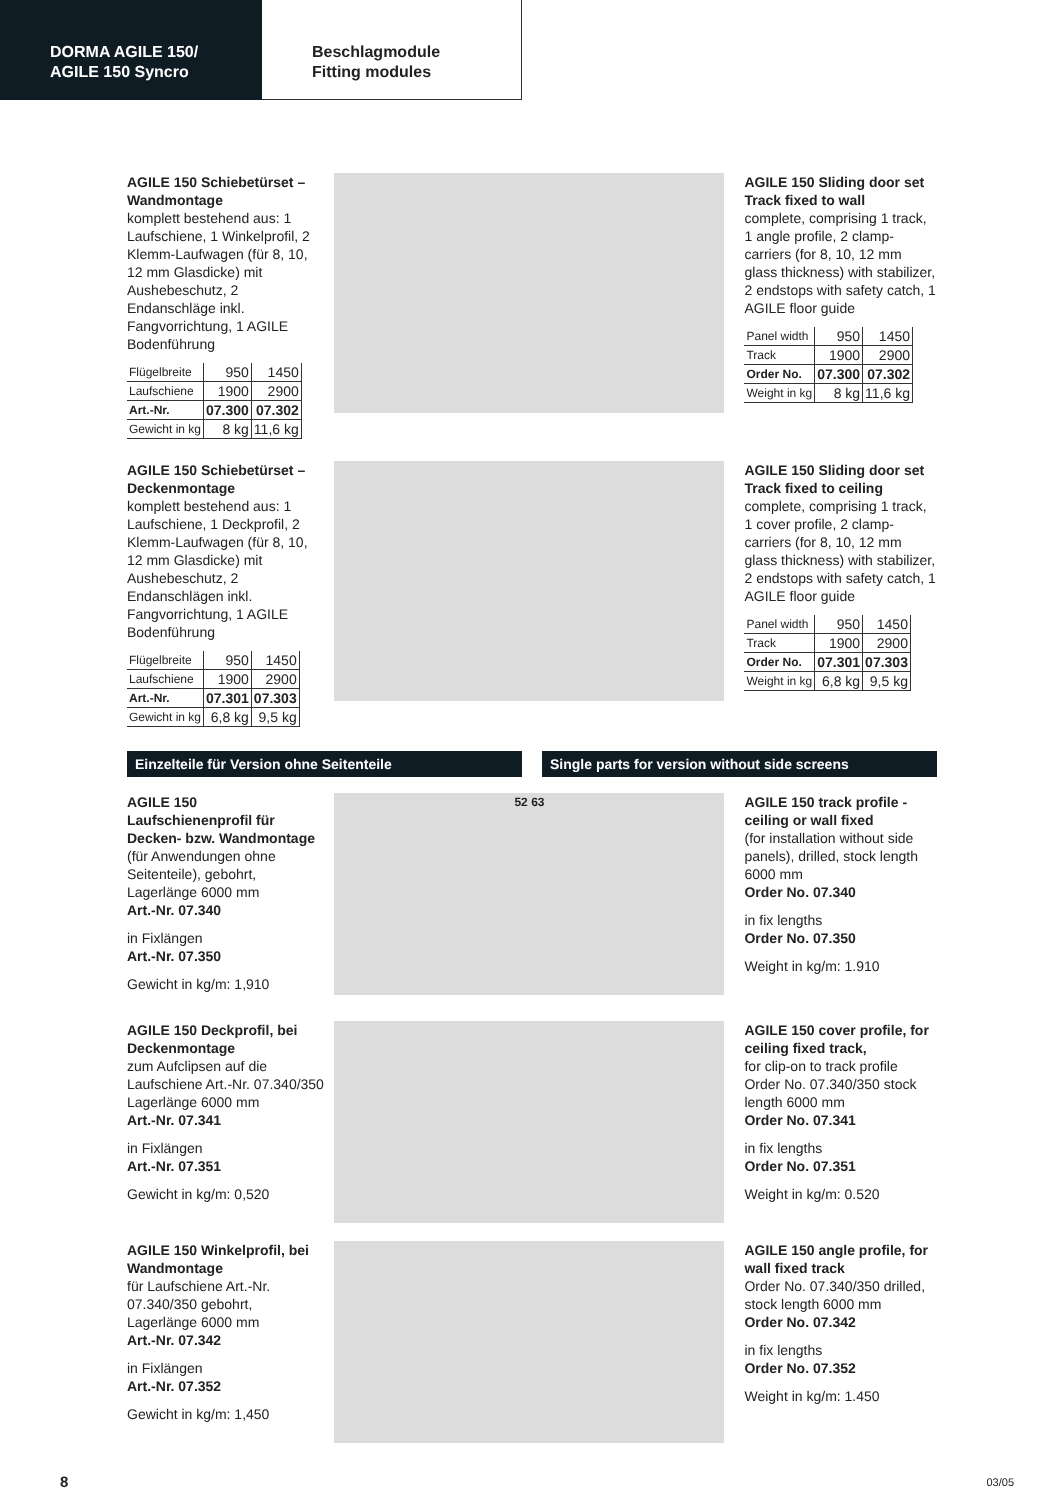DORMA AGILE 150/
AGILE 150 Syncro
Beschlagmodule
Fitting modules
AGILE 150 Schiebetürset – Wandmontage
komplett bestehend aus: 1 Laufschiene, 1 Winkelprofil, 2 Klemm-Laufwagen (für 8, 10, 12 mm Glasdicke) mit Aushebeschutz, 2 Endanschläge inkl. Fangvorrichtung, 1 AGILE Bodenführung
| Flügelbreite | 950 | 1450 |
| Laufschiene | 1900 | 2900 |
| Art.-Nr. | 07.300 | 07.302 |
| Gewicht in kg | 8 kg | 11,6 kg |
AGILE 150 Sliding door set Track fixed to wall
complete, comprising 1 track, 1 angle profile, 2 clamp-carriers (for 8, 10, 12 mm glass thickness) with stabilizer, 2 endstops with safety catch, 1 AGILE floor guide
| Panel width | 950 | 1450 |
| Track | 1900 | 2900 |
| Order No. | 07.300 | 07.302 |
| Weight in kg | 8 kg | 11,6 kg |
AGILE 150 Schiebetürset – Deckenmontage
komplett bestehend aus: 1 Laufschiene, 1 Deckprofil, 2 Klemm-Laufwagen (für 8, 10, 12 mm Glasdicke) mit Aushebeschutz, 2 Endanschlägen inkl. Fangvorrichtung, 1 AGILE Bodenführung
| Flügelbreite | 950 | 1450 |
| Laufschiene | 1900 | 2900 |
| Art.-Nr. | 07.301 | 07.303 |
| Gewicht in kg | 6,8 kg | 9,5 kg |
AGILE 150 Sliding door set Track fixed to ceiling
complete, comprising 1 track, 1 cover profile, 2 clamp-carriers (for 8, 10, 12 mm glass thickness) with stabilizer, 2 endstops with safety catch, 1 AGILE floor guide
| Panel width | 950 | 1450 |
| Track | 1900 | 2900 |
| Order No. | 07.301 | 07.303 |
| Weight in kg | 6,8 kg | 9,5 kg |
Einzelteile für Version ohne Seitenteile Single parts for version without side screens
AGILE 150 Laufschienenprofil für Decken- bzw. Wandmontage
(für Anwendungen ohne Seitenteile), gebohrt, Lagerlänge 6000 mm
Art.-Nr. 07.340
in Fixlängen
Art.-Nr. 07.350
Gewicht in kg/m: 1,910
52 63
AGILE 150 track profile - ceiling or wall fixed
(for installation without side panels), drilled, stock length 6000 mm
Order No. 07.340
in fix lengths
Order No. 07.350
Weight in kg/m: 1.910
AGILE 150 Deckprofil, bei Deckenmontage
zum Aufclipsen auf die Laufschiene Art.-Nr. 07.340/350 Lagerlänge 6000 mm
Art.-Nr. 07.341
in Fixlängen
Art.-Nr. 07.351
Gewicht in kg/m: 0,520
AGILE 150 cover profile, for ceiling fixed track,
for clip-on to track profile Order No. 07.340/350 stock length 6000 mm
Order No. 07.341
in fix lengths
Order No. 07.351
Weight in kg/m: 0.520
AGILE 150 Winkelprofil, bei Wandmontage
für Laufschiene Art.-Nr. 07.340/350 gebohrt, Lagerlänge 6000 mm
Art.-Nr. 07.342
in Fixlängen
Art.-Nr. 07.352
Gewicht in kg/m: 1,450
AGILE 150 angle profile, for wall fixed track
Order No. 07.340/350 drilled, stock length 6000 mm
Order No. 07.342
in fix lengths
Order No. 07.352
Weight in kg/m: 1.450
8 03/05